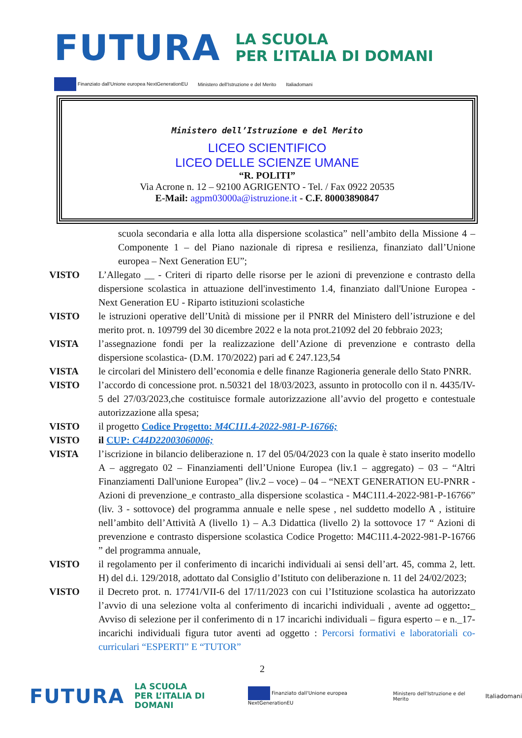FUTURA
LA SCUOLA
PER L’ITALIA DI DOMANI
Finanziato dall'Unione europea NextGenerationEU Ministero dell'Istruzione e del Merito Italiadomani
Ministero dell’Istruzione e del Merito
LICEO SCIENTIFICO
LICEO DELLE SCIENZE UMANE
“R. POLITI”
Via Acrone n. 12 – 92100 AGRIGENTO - Tel. / Fax 0922 20535
E-Mail: agpm03000a@istruzione.it - C.F. 80003890847
scuola secondaria e alla lotta alla dispersione scolastica” nell’ambito della Missione 4 – Componente 1 – del Piano nazionale di ripresa e resilienza, finanziato dall’Unione europea – Next Generation EU”;
VISTO L’Allegato __ - Criteri di riparto delle risorse per le azioni di prevenzione e contrasto della dispersione scolastica in attuazione dell'investimento 1.4, finanziato dall'Unione Europea - Next Generation EU - Riparto istituzioni scolastiche
VISTO le istruzioni operative dell’Unità di missione per il PNRR del Ministero dell’istruzione e del merito prot. n. 109799 del 30 dicembre 2022 e la nota prot.21092 del 20 febbraio 2023;
VISTA l’assegnazione fondi per la realizzazione dell’Azione di prevenzione e contrasto della dispersione scolastica- (D.M. 170/2022) pari ad € 247.123,54
VISTA le circolari del Ministero dell’economia e delle finanze Ragioneria generale dello Stato PNRR.
VISTO l’accordo di concessione prot. n.50321 del 18/03/2023, assunto in protocollo con il n. 4435/IV-5 del 27/03/2023,che costituisce formale autorizzazione all’avvio del progetto e contestuale autorizzazione alla spesa;
VISTO il progetto Codice Progetto: M4C1I1.4-2022-981-P-16766;
VISTO il CUP: C44D22003060006;
VISTA l’iscrizione in bilancio deliberazione n. 17 del 05/04/2023 con la quale è stato inserito modello A – aggregato 02 – Finanziamenti dell’Unione Europea (liv.1 – aggregato) – 03 – “Altri Finanziamenti Dall'unione Europea” (liv.2 – voce) – 04 – “NEXT GENERATION EU-PNRR - Azioni di prevenzione_e contrasto_alla dispersione scolastica - M4C1I1.4-2022-981-P-16766” (liv. 3 - sottovoce) del programma annuale e nelle spese , nel suddetto modello A , istituire nell’ambito dell’Attività A (livello 1) – A.3 Didattica (livello 2) la sottovoce 17 “ Azioni di prevenzione e contrasto dispersione scolastica Codice Progetto: M4C1I1.4-2022-981-P-16766 ” del programma annuale,
VISTO il regolamento per il conferimento di incarichi individuali ai sensi dell’art. 45, comma 2, lett. H) del d.i. 129/2018, adottato dal Consiglio d’Istituto con deliberazione n. 11 del 24/02/2023;
VISTO il Decreto prot. n. 17741/VII-6 del 17/11/2023 con cui l’Istituzione scolastica ha autorizzato l’avvio di una selezione volta al conferimento di incarichi individuali , avente ad oggetto:_ Avviso di selezione per il conferimento di n 17 incarichi individuali – figura esperto – e n._17- incarichi individuali figura tutor aventi ad oggetto : Percorsi formativi e laboratoriali co-curriculari “ESPERTI” E “TUTOR”
2
FUTURA LA SCUOLA
PER L’ITALIA DI DOMANI Finanziato dall'Unione europea NextGenerationEU Ministero dell'Istruzione e del Merito Italiadomani